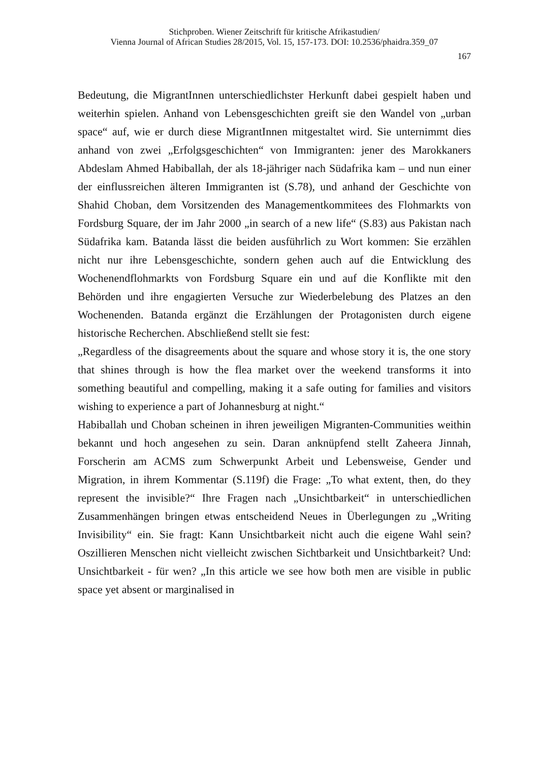Stichproben. Wiener Zeitschrift für kritische Afrikastudien/
Vienna Journal of African Studies 28/2015, Vol. 15, 157-173. DOI: 10.2536/phaidra.359_07
167
Bedeutung, die MigrantInnen unterschiedlichster Herkunft dabei gespielt haben und weiterhin spielen. Anhand von Lebensgeschichten greift sie den Wandel von „urban space“ auf, wie er durch diese MigrantInnen mitgestaltet wird. Sie unternimmt dies anhand von zwei „Erfolgsgeschichten“ von Immigranten: jener des Marokkaners Abdeslam Ahmed Habiballah, der als 18-jähriger nach Südafrika kam – und nun einer der einflussreichen älteren Immigranten ist (S.78), und anhand der Geschichte von Shahid Choban, dem Vorsitzenden des Managementkommitees des Flohmarkts von Fordsburg Square, der im Jahr 2000 „in search of a new life“ (S.83) aus Pakistan nach Südafrika kam. Batanda lässt die beiden ausführlich zu Wort kommen: Sie erzählen nicht nur ihre Lebensgeschichte, sondern gehen auch auf die Entwicklung des Wochenendflohmarkts von Fordsburg Square ein und auf die Konflikte mit den Behörden und ihre engagierten Versuche zur Wiederbelebung des Platzes an den Wochenenden. Batanda ergänzt die Erzählungen der Protagonisten durch eigene historische Recherchen. Abschließend stellt sie fest:
„Regardless of the disagreements about the square and whose story it is, the one story that shines through is how the flea market over the weekend transforms it into something beautiful and compelling, making it a safe outing for families and visitors wishing to experience a part of Johannesburg at night.“
Habiballah und Choban scheinen in ihren jeweiligen Migranten-Communities weithin bekannt und hoch angesehen zu sein. Daran anknüpfend stellt Zaheera Jinnah, Forscherin am ACMS zum Schwerpunkt Arbeit und Lebensweise, Gender und Migration, in ihrem Kommentar (S.119f) die Frage: „To what extent, then, do they represent the invisible?“ Ihre Fragen nach „Unsichtbarkeit“ in unterschiedlichen Zusammenhängen bringen etwas entscheidend Neues in Überlegungen zu „Writing Invisibility“ ein. Sie fragt: Kann Unsichtbarkeit nicht auch die eigene Wahl sein? Oszillieren Menschen nicht vielleicht zwischen Sichtbarkeit und Unsichtbarkeit? Und: Unsichtbarkeit - für wen? „In this article we see how both men are visible in public space yet absent or marginalised in